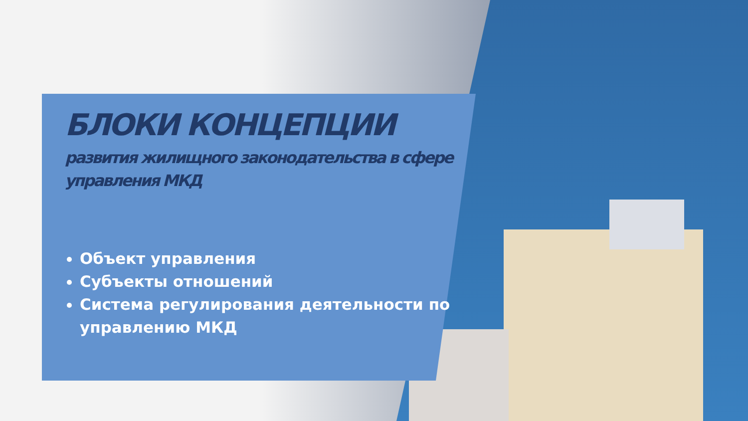БЛОКИ КОНЦЕПЦИИ
развития жилищного законодательства в сфере управления МКД
Объект управления
Субъекты отношений
Система регулирования деятельности по управлению МКД